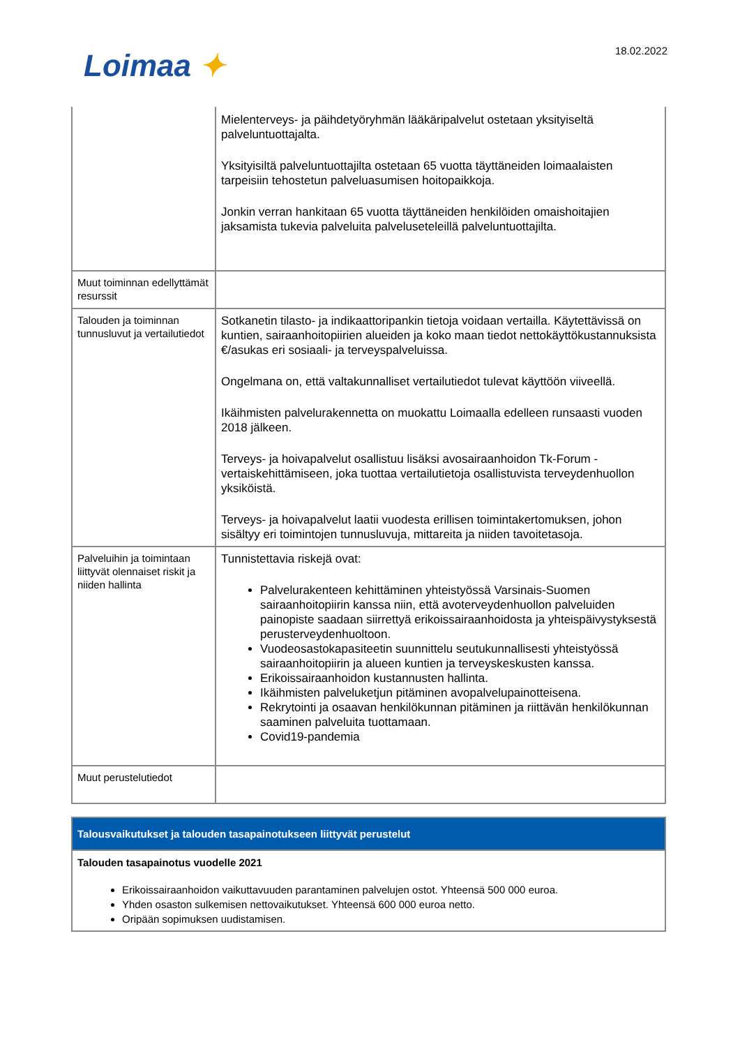Loimaa ✦ 18.02.2022
| | Mielenterveys- ja päihdetyöryhmän lääkäripalvelut ostetaan yksityiseltä palveluntuottajalta. Yksityisiltä palveluntuottajilta ostetaan 65 vuotta täyttäneiden loimaalaisten tarpeisiin tehostetun palveluasumisen hoitopaikkoja. Jonkin verran hankitaan 65 vuotta täyttäneiden henkilöiden omaishoitajien jaksamista tukevia palveluita palveluseteleillä palveluntuottajilta. |
| Muut toiminnan edellyttämät resurssit | |
| Talouden ja toiminnan tunnusluvut ja vertailutiedot | Sotkanetin tilasto- ja indikaattoripankin tietoja voidaan vertailla. Käytettävissä on kuntien, sairaanhoitopiirien alueiden ja koko maan tiedot nettokäyttökustannuksista €/asukas eri sosiaali- ja terveyspalveluissa. Ongelmana on, että valtakunnalliset vertailutiedot tulevat käyttöön viiveellä. Ikäihmisten palvelurakennetta on muokattu Loimaalla edelleen runsaasti vuoden 2018 jälkeen. Terveys- ja hoivapalvelut osallistuu lisäksi avosairaanhoidon Tk-Forum -vertaiskehittämiseen, joka tuottaa vertailutietoja osallistuvista terveydenhuollon yksiköistä. Terveys- ja hoivapalvelut laatii vuodesta erillisen toimintakertomuksen, johon sisältyy eri toimintojen tunnusluvuja, mittareita ja niiden tavoitetasoja. |
| Palveluihin ja toimintaan liittyvät olennaiset riskit ja niiden hallinta | Tunnistettavia riskejä ovat: Palvelurakenteen kehittäminen yhteistyössä Varsinais-Suomen sairaanhoitopiirin kanssa niin, että avoterveydenhuollon palveluiden painopiste saadaan siirrettyä erikoissairaanhoidosta ja yhteispäivystyksestä perusterveydenhuoltoon. Vuodeosastokapasiteetin suunnittelu seutukunnallisesti yhteistyössä sairaanhoitopiirin ja alueen kuntien ja terveyskeskusten kanssa. Erikoissairaanhoidon kustannusten hallinta. Ikäihmisten palveluketjun pitäminen avopalvelupainotteisena. Rekrytointi ja osaavan henkilökunnan pitäminen ja riittävän henkilökunnan saaminen palveluita tuottamaan. Covid19-pandemia |
| Muut perustelutiedot | |
| Talousvaikutukset ja talouden tasapainotukseen liittyvät perustelut |
| --- |
| Talouden tasapainotus vuodelle 2021 Erikoissairaanhoidon vaikuttavuuden parantaminen palvelujen ostot. Yhteensä 500 000 euroa. Yhden osaston sulkemisen nettovaikutukset. Yhteensä 600 000 euroa netto. Oripään sopimuksen uudistamisen. |